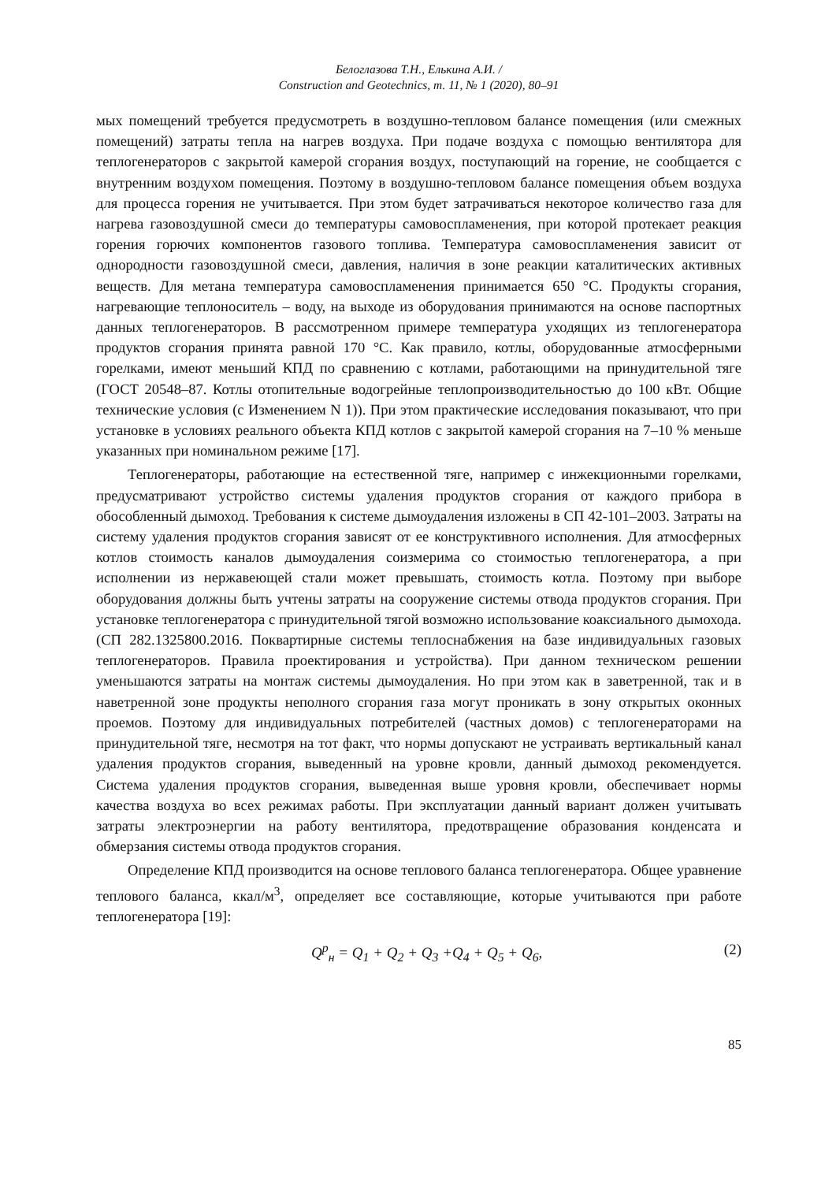Белоглазова Т.Н., Елькина А.И. /
Construction and Geotechnics, т. 11, № 1 (2020), 80–91
мых помещений требуется предусмотреть в воздушно-тепловом балансе помещения (или смежных помещений) затраты тепла на нагрев воздуха. При подаче воздуха с помощью вентилятора для теплогенераторов с закрытой камерой сгорания воздух, поступающий на горение, не сообщается с внутренним воздухом помещения. Поэтому в воздушно-тепловом балансе помещения объем воздуха для процесса горения не учитывается. При этом будет затрачиваться некоторое количество газа для нагрева газовоздушной смеси до температуры самовоспламенения, при которой протекает реакция горения горючих компонентов газового топлива. Температура самовоспламенения зависит от однородности газовоздушной смеси, давления, наличия в зоне реакции каталитических активных веществ. Для метана температура самовоспламенения принимается 650 °С. Продукты сгорания, нагревающие теплоноситель – воду, на выходе из оборудования принимаются на основе паспортных данных теплогенераторов. В рассмотренном примере температура уходящих из теплогенератора продуктов сгорания принята равной 170 °С. Как правило, котлы, оборудованные атмосферными горелками, имеют меньший КПД по сравнению с котлами, работающими на принудительной тяге (ГОСТ 20548–87. Котлы отопительные водогрейные теплопроизводительностью до 100 кВт. Общие технические условия (с Изменением N 1)). При этом практические исследования показывают, что при установке в условиях реального объекта КПД котлов с закрытой камерой сгорания на 7–10 % меньше указанных при номинальном режиме [17].
Теплогенераторы, работающие на естественной тяге, например с инжекционными горелками, предусматривают устройство системы удаления продуктов сгорания от каждого прибора в обособленный дымоход. Требования к системе дымоудаления изложены в СП 42-101–2003. Затраты на систему удаления продуктов сгорания зависят от ее конструктивного исполнения. Для атмосферных котлов стоимость каналов дымоудаления соизмерима со стоимостью теплогенератора, а при исполнении из нержавеющей стали может превышать, стоимость котла. Поэтому при выборе оборудования должны быть учтены затраты на сооружение системы отвода продуктов сгорания. При установке теплогенератора с принудительной тягой возможно использование коаксиального дымохода. (СП 282.1325800.2016. Поквартирные системы теплоснабжения на базе индивидуальных газовых теплогенераторов. Правила проектирования и устройства). При данном техническом решении уменьшаются затраты на монтаж системы дымоудаления. Но при этом как в заветренной, так и в наветренной зоне продукты неполного сгорания газа могут проникать в зону открытых оконных проемов. Поэтому для индивидуальных потребителей (частных домов) с теплогенераторами на принудительной тяге, несмотря на тот факт, что нормы допускают не устраивать вертикальный канал удаления продуктов сгорания, выведенный на уровне кровли, данный дымоход рекомендуется. Система удаления продуктов сгорания, выведенная выше уровня кровли, обеспечивает нормы качества воздуха во всех режимах работы. При эксплуатации данный вариант должен учитывать затраты электроэнергии на работу вентилятора, предотвращение образования конденсата и обмерзания системы отвода продуктов сгорания.
Определение КПД производится на основе теплового баланса теплогенератора. Общее уравнение теплового баланса, ккал/м<sup>3</sup>, определяет все составляющие, которые учитываются при работе теплогенератора [19]:
Q<sup>р</sup><sub>н</sub> = Q<sub>1</sub> + Q<sub>2</sub> + Q<sub>3</sub> +Q<sub>4</sub> + Q<sub>5</sub> + Q<sub>6</sub>, (2)
85